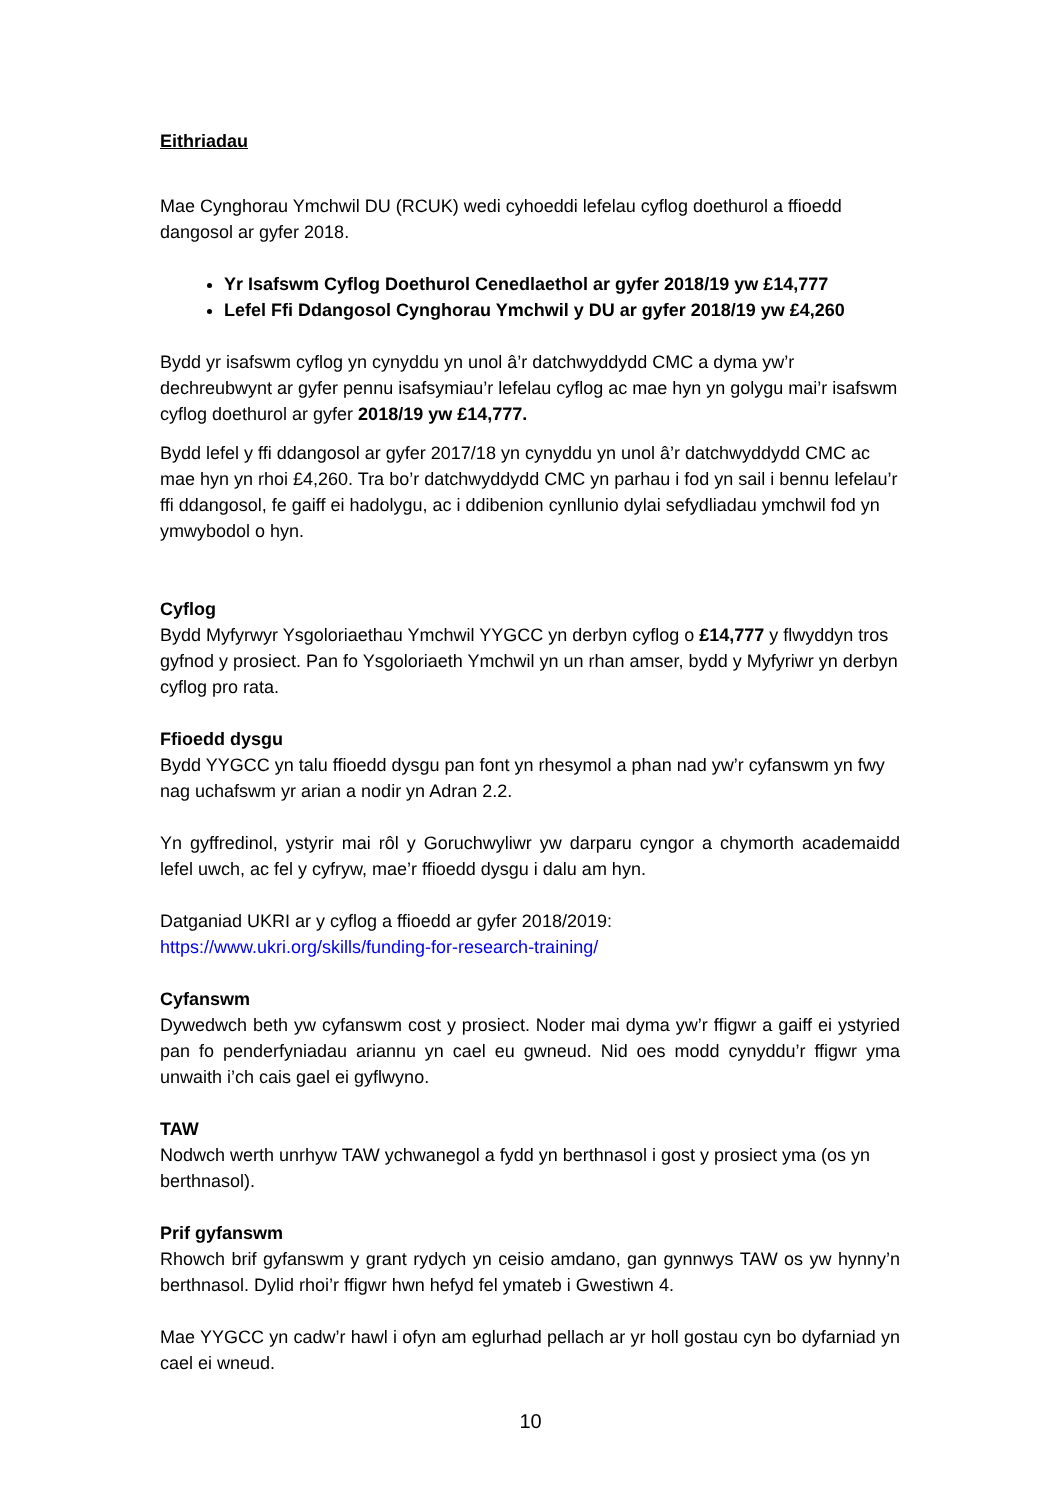Eithriadau
Mae Cynghorau Ymchwil DU (RCUK) wedi cyhoeddi lefelau cyflog doethurol a ffioedd dangosol ar gyfer 2018.
Yr Isafswm Cyflog Doethurol Cenedlaethol ar gyfer 2018/19 yw £14,777
Lefel Ffi Ddangosol Cynghorau Ymchwil y DU ar gyfer 2018/19 yw £4,260
Bydd yr isafswm cyflog yn cynyddu yn unol â’r datchwyddydd CMC a dyma yw’r dechreubwynt ar gyfer pennu isafsymiau’r lefelau cyflog ac mae hyn yn golygu mai’r isafswm cyflog doethurol ar gyfer 2018/19 yw £14,777.
Bydd lefel y ffi ddangosol ar gyfer 2017/18 yn cynyddu yn unol â’r datchwyddydd CMC ac mae hyn yn rhoi £4,260. Tra bo’r datchwyddydd CMC yn parhau i fod yn sail i bennu lefelau’r ffi ddangosol, fe gaiff ei hadolygu, ac i ddibenion cynllunio dylai sefydliadau ymchwil fod yn ymwybodol o hyn.
Cyflog
Bydd Myfyrwyr Ysgoloriaethau Ymchwil YYGCC yn derbyn cyflog o £14,777 y flwyddyn tros gyfnod y prosiect. Pan fo Ysgoloriaeth Ymchwil yn un rhan amser, bydd y Myfyriwr yn derbyn cyflog pro rata.
Ffioedd dysgu
Bydd YYGCC yn talu ffioedd dysgu pan font yn rhesymol a phan nad yw’r cyfanswm yn fwy nag uchafswm yr arian a nodir yn Adran 2.2.
Yn gyffredinol, ystyrir mai rôl y Goruchwyliwr yw darparu cyngor a chymorth academaidd lefel uwch, ac fel y cyfryw, mae’r ffioedd dysgu i dalu am hyn.
Datganiad UKRI ar y cyflog a ffioedd ar gyfer 2018/2019:
https://www.ukri.org/skills/funding-for-research-training/
Cyfanswm
Dywedwch beth yw cyfanswm cost y prosiect. Noder mai dyma yw’r ffigwr a gaiff ei ystyried pan fo penderfyniadau ariannu yn cael eu gwneud. Nid oes modd cynyddu’r ffigwr yma unwaith i’ch cais gael ei gyflwyno.
TAW
Nodwch werth unrhyw TAW ychwanegol a fydd yn berthnasol i gost y prosiect yma (os yn berthnasol).
Prif gyfanswm
Rhowch brif gyfanswm y grant rydych yn ceisio amdano, gan gynnwys TAW os yw hynny’n berthnasol. Dylid rhoi’r ffigwr hwn hefyd fel ymateb i Gwestiwn 4.
Mae YYGCC yn cadw’r hawl i ofyn am eglurhad pellach ar yr holl gostau cyn bo dyfarniad yn cael ei wneud.
10